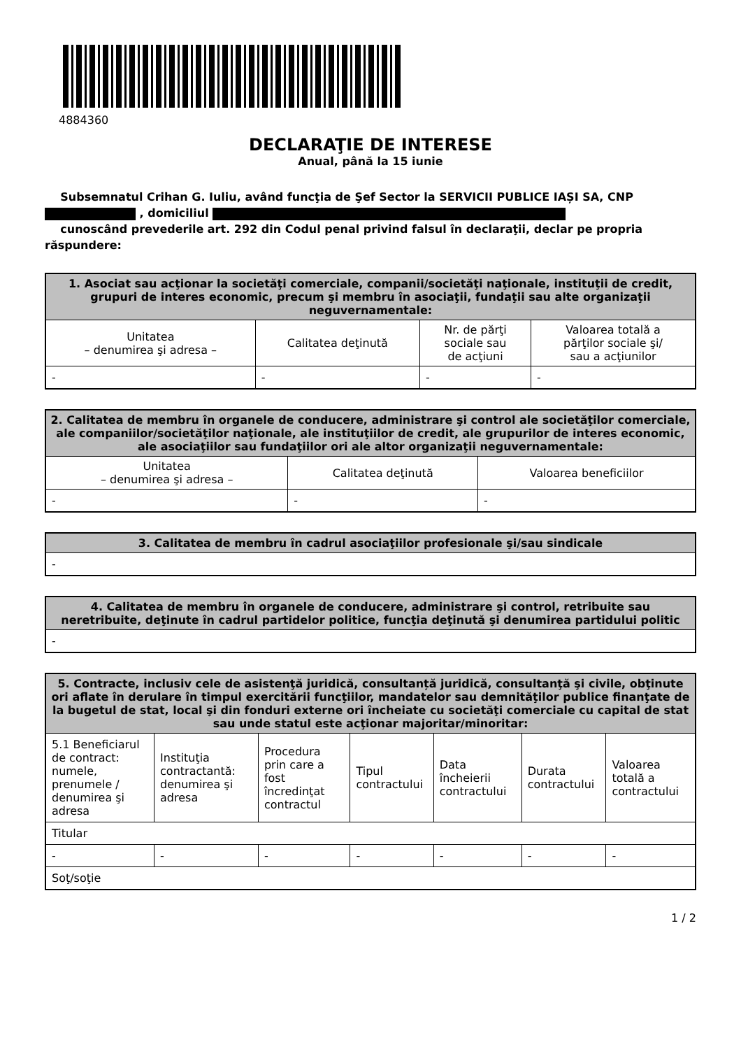4884360
DECLARAŢIE DE INTERESE
Anual, până la 15 iunie
Subsemnatul Crihan G. Iuliu, având funcţia de Şef Sector la SERVICII PUBLICE IAȘI SA, CNP
, domiciliul
cunoscând prevederile art. 292 din Codul penal privind falsul în declaraţii, declar pe propria răspundere:
| 1. Asociat sau acţionar la societăţi comerciale, companii/societăţi naţionale, instituţii de credit, grupuri de interes economic, precum şi membru în asociaţii, fundaţii sau alte organizaţii neguvernamentale: | | | |
| --- | --- | --- | --- |
| Unitatea – denumirea şi adresa – | Calitatea deţinută | Nr. de părţi sociale sau de acţiuni | Valoarea totală a părţilor sociale şi/ sau a acţiunilor |
| - | - | - | - |
| 2. Calitatea de membru în organele de conducere, administrare şi control ale societăţilor comerciale, ale companiilor/societăţilor naţionale, ale instituţiilor de credit, ale grupurilor de interes economic, ale asociaţiilor sau fundaţiilor ori ale altor organizaţii neguvernamentale: | | |
| --- | --- | --- |
| Unitatea – denumirea şi adresa – | Calitatea deţinută | Valoarea beneficiilor |
| - | - | - |
| 3. Calitatea de membru în cadrul asociaţiilor profesionale şi/sau sindicale |
| --- |
| - |
| 4. Calitatea de membru în organele de conducere, administrare şi control, retribuite sau neretribuite, deţinute în cadrul partidelor politice, funcţia deţinută şi denumirea partidului politic |
| --- |
| - |
| 5. Contracte, inclusiv cele de asistenţă juridică, consultanță juridică, consultanţă şi civile, obţinute ori aflate în derulare în timpul exercitării funcţiilor, mandatelor sau demnităţilor publice finanţate de la bugetul de stat, local şi din fonduri externe ori încheiate cu societăţi comerciale cu capital de stat sau unde statul este acţionar majoritar/minoritar: | | | | | | |
| --- | --- | --- | --- | --- | --- | --- |
| 5.1 Beneficiarul de contract: numele, prenumele / denumirea şi adresa | Instituţia contractantă: denumirea şi adresa | Procedura prin care a fost încredinţat contractul | Tipul contractului | Data încheierii contractului | Durata contractului | Valoarea totală a contractului |
| Titular | | | | | | |
| - | - | - | - | - | - | - |
| Soţ/soţie | | | | | | |
1 / 2